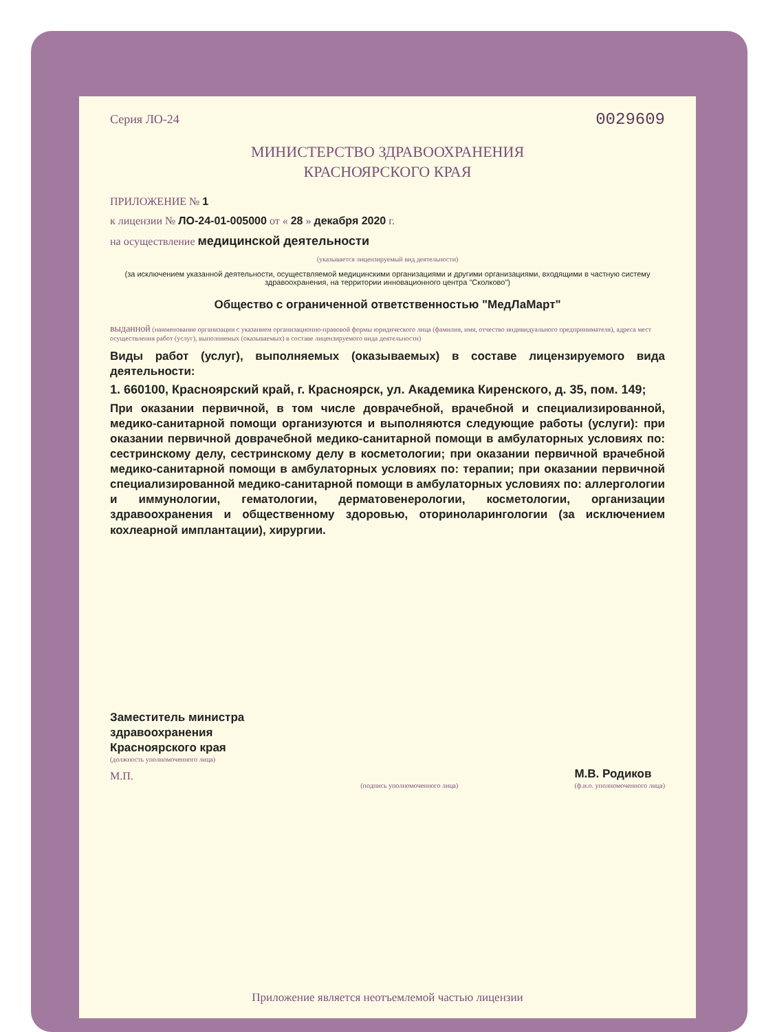Серия ЛО-24 0029609
МИНИСТЕРСТВО ЗДРАВООХРАНЕНИЯ
КРАСНОЯРСКОГО КРАЯ
ПРИЛОЖЕНИЕ № 1
к лицензии № ЛО-24-01-005000 от « 28 » декабря 2020 г.
на осуществление медицинской деятельности
(указывается лицензируемый вид деятельности)
(за исключением указанной деятельности, осуществляемой медицинскими организациями и другими организациями, входящими в частную систему здравоохранения, на территории инновационного центра "Сколково")
Общество с ограниченной ответственностью "МедЛаМарт"
выданной (наименование организации с указанием организационно-правовой формы юридического лица (фамилия, имя, отчество индивидуального предпринимателя), адреса мест осуществления работ (услуг), выполняемых (оказываемых) в составе лицензируемого вида деятельности)
Виды работ (услуг), выполняемых (оказываемых) в составе лицензируемого вида деятельности:
1. 660100, Красноярский край, г. Красноярск, ул. Академика Киренского, д. 35, пом. 149;
При оказании первичной, в том числе доврачебной, врачебной и специализированной, медико-санитарной помощи организуются и выполняются следующие работы (услуги): при оказании первичной доврачебной медико-санитарной помощи в амбулаторных условиях по: сестринскому делу, сестринскому делу в косметологии; при оказании первичной врачебной медико-санитарной помощи в амбулаторных условиях по: терапии; при оказании первичной специализированной медико-санитарной помощи в амбулаторных условиях по: аллергологии и иммунологии, гематологии, дерматовенерологии, косметологии, организации здравоохранения и общественному здоровью, оториноларингологии (за исключением кохлеарной имплантации), хирургии.
Заместитель министра
здравоохранения
Красноярского края
(должность уполномоченного лица)
М.П.
(подпись уполномоченного лица)
М.В. Родиков
(ф.и.о. уполномоченного лица)
Приложение является неотъемлемой частью лицензии